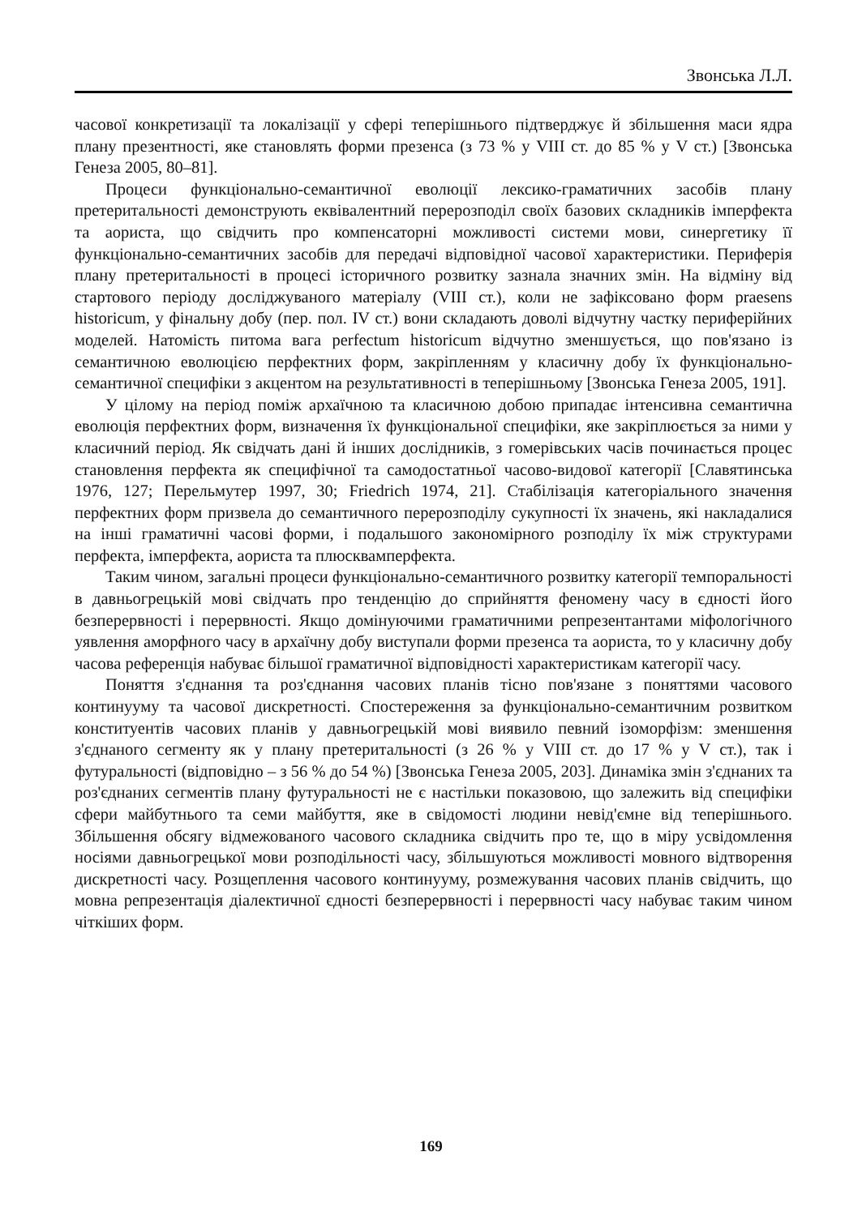Звонська Л.Л.
часової конкретизації та локалізації у сфері теперішнього підтверджує й збільшення маси ядра плану презентності, яке становлять форми презенса (з 73 % у VIII ст. до 85 % у V ст.) [Звонська Генеза 2005, 80–81].
Процеси функціонально-семантичної еволюції лексико-граматичних засобів плану претеритальності демонструють еквівалентний перерозподіл своїх базових складників імперфекта та аориста, що свідчить про компенсаторні можливості системи мови, синергетику її функціонально-семантичних засобів для передачі відповідної часової характеристики. Периферія плану претеритальності в процесі історичного розвитку зазнала значних змін. На відміну від стартового періоду досліджуваного матеріалу (VIII ст.), коли не зафіксовано форм praesens historicum, у фінальну добу (пер. пол. IV ст.) вони складають доволі відчутну частку периферійних моделей. Натомість питома вага perfectum historicum відчутно зменшується, що пов'язано із семантичною еволюцією перфектних форм, закріпленням у класичну добу їх функціонально-семантичної специфіки з акцентом на результативності в теперішньому [Звонська Генеза 2005, 191].
У цілому на період поміж архаїчною та класичною добою припадає інтенсивна семантична еволюція перфектних форм, визначення їх функціональної специфіки, яке закріплюється за ними у класичний період. Як свідчать дані й інших дослідників, з гомерівських часів починається процес становлення перфекта як специфічної та самодостатньої часово-видової категорії [Славятинська 1976, 127; Перельмутер 1997, 30; Friedrich 1974, 21]. Стабілізація категоріального значення перфектних форм призвела до семантичного перерозподілу сукупності їх значень, які накладалися на інші граматичні часові форми, і подальшого закономірного розподілу їх між структурами перфекта, імперфекта, аориста та плюсквамперфекта.
Таким чином, загальні процеси функціонально-семантичного розвитку категорії темпоральності в давньогрецькій мові свідчать про тенденцію до сприйняття феномену часу в єдності його безперервності і перервності. Якщо домінуючими граматичними репрезентантами міфологічного уявлення аморфного часу в архаїчну добу виступали форми презенса та аориста, то у класичну добу часова референція набуває більшої граматичної відповідності характеристикам категорії часу.
Поняття з'єднання та роз'єднання часових планів тісно пов'язане з поняттями часового континууму та часової дискретності. Спостереження за функціонально-семантичним розвитком конституентів часових планів у давньогрецькій мові виявило певний ізоморфізм: зменшення з'єднаного сегменту як у плану претеритальності (з 26 % у VIII ст. до 17 % у V ст.), так і футуральності (відповідно – з 56 % до 54 %) [Звонська Генеза 2005, 203]. Динаміка змін з'єднаних та роз'єднаних сегментів плану футуральності не є настільки показовою, що залежить від специфіки сфери майбутнього та семи майбуття, яке в свідомості людини невід'ємне від теперішнього. Збільшення обсягу відмежованого часового складника свідчить про те, що в міру усвідомлення носіями давньогрецької мови розподільності часу, збільшуються можливості мовного відтворення дискретності часу. Розщеплення часового континууму, розмежування часових планів свідчить, що мовна репрезентація діалектичної єдності безперервності і перервності часу набуває таким чином чіткіших форм.
169